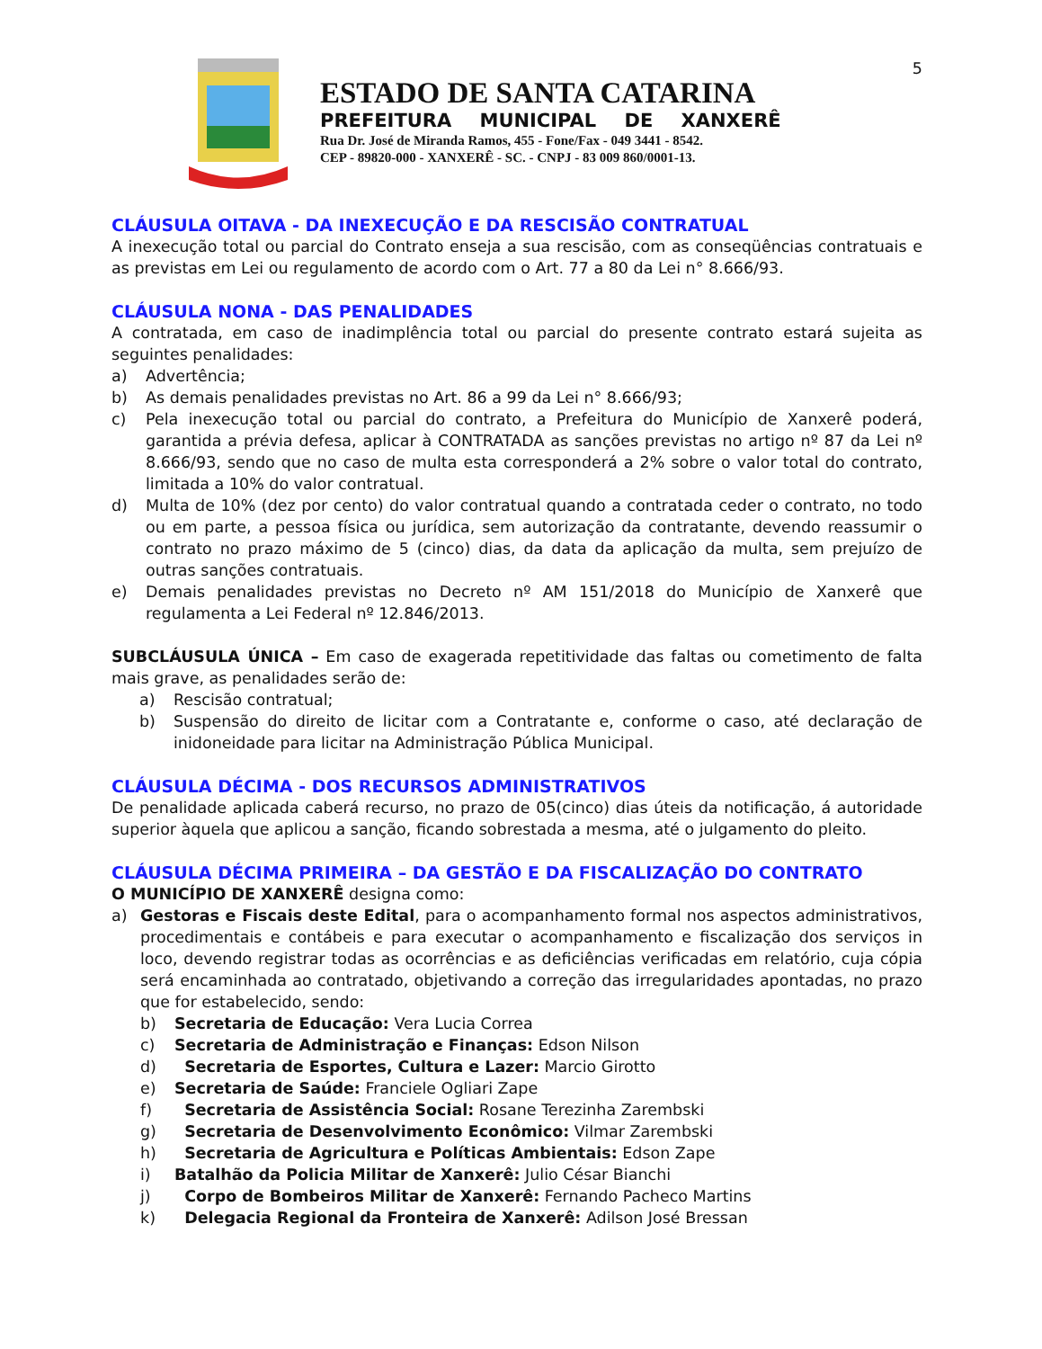5
ESTADO DE SANTA CATARINA
PREFEITURA MUNICIPAL DE XANXERÊ
Rua Dr. José de Miranda Ramos, 455 - Fone/Fax - 049 3441 - 8542.
CEP - 89820-000 - XANXERÊ - SC. - CNPJ - 83 009 860/0001-13.
CLÁUSULA OITAVA - DA INEXECUÇÃO E DA RESCISÃO CONTRATUAL
A inexecução total ou parcial do Contrato enseja a sua rescisão, com as conseqüências contratuais e as previstas em Lei ou regulamento de acordo com o Art. 77 a 80 da Lei n° 8.666/93.
CLÁUSULA NONA - DAS PENALIDADES
A contratada, em caso de inadimplência total ou parcial do presente contrato estará sujeita as seguintes penalidades:
a) Advertência;
b) As demais penalidades previstas no Art. 86 a 99 da Lei n° 8.666/93;
c) Pela inexecução total ou parcial do contrato, a Prefeitura do Município de Xanxerê poderá, garantida a prévia defesa, aplicar à CONTRATADA as sanções previstas no artigo nº 87 da Lei nº 8.666/93, sendo que no caso de multa esta corresponderá a 2% sobre o valor total do contrato, limitada a 10% do valor contratual.
d) Multa de 10% (dez por cento) do valor contratual quando a contratada ceder o contrato, no todo ou em parte, a pessoa física ou jurídica, sem autorização da contratante, devendo reassumir o contrato no prazo máximo de 5 (cinco) dias, da data da aplicação da multa, sem prejuízo de outras sanções contratuais.
e) Demais penalidades previstas no Decreto nº AM 151/2018 do Município de Xanxerê que regulamenta a Lei Federal nº 12.846/2013.
SUBCLÁUSULA ÚNICA – Em caso de exagerada repetitividade das faltas ou cometimento de falta mais grave, as penalidades serão de:
a) Rescisão contratual;
b) Suspensão do direito de licitar com a Contratante e, conforme o caso, até declaração de inidoneidade para licitar na Administração Pública Municipal.
CLÁUSULA DÉCIMA - DOS RECURSOS ADMINISTRATIVOS
De penalidade aplicada caberá recurso, no prazo de 05(cinco) dias úteis da notificação, á autoridade superior àquela que aplicou a sanção, ficando sobrestada a mesma, até o julgamento do pleito.
CLÁUSULA DÉCIMA PRIMEIRA – DA GESTÃO E DA FISCALIZAÇÃO DO CONTRATO
O MUNICÍPIO DE XANXERÊ designa como:
a) Gestoras e Fiscais deste Edital, para o acompanhamento formal nos aspectos administrativos, procedimentais e contábeis e para executar o acompanhamento e fiscalização dos serviços in loco, devendo registrar todas as ocorrências e as deficiências verificadas em relatório, cuja cópia será encaminhada ao contratado, objetivando a correção das irregularidades apontadas, no prazo que for estabelecido, sendo:
b) Secretaria de Educação: Vera Lucia Correa
c) Secretaria de Administração e Finanças: Edson Nilson
d) Secretaria de Esportes, Cultura e Lazer: Marcio Girotto
e) Secretaria de Saúde: Franciele Ogliari Zape
f) Secretaria de Assistência Social: Rosane Terezinha Zarembski
g) Secretaria de Desenvolvimento Econômico: Vilmar Zarembski
h) Secretaria de Agricultura e Políticas Ambientais: Edson Zape
i) Batalhão da Policia Militar de Xanxerê: Julio César Bianchi
j) Corpo de Bombeiros Militar de Xanxerê: Fernando Pacheco Martins
k) Delegacia Regional da Fronteira de Xanxerê: Adilson José Bressan